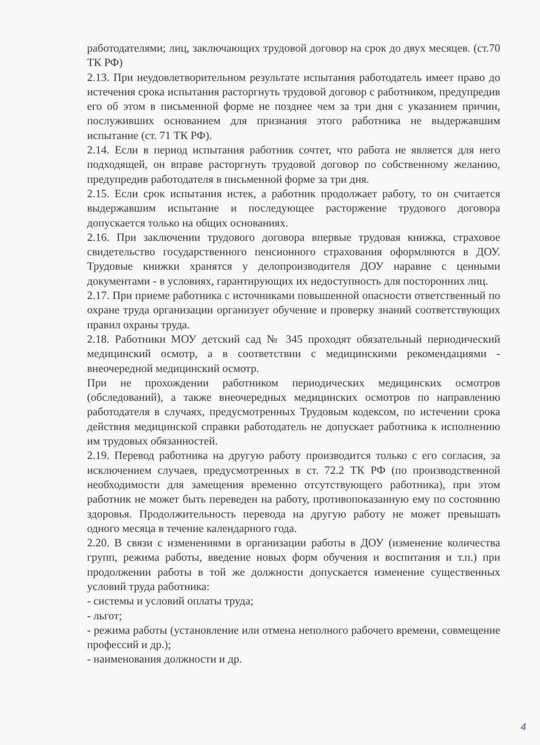работодателями; лиц, заключающих трудовой договор на срок до двух месяцев. (ст.70 ТК РФ)
2.13. При неудовлетворительном результате испытания работодатель имеет право до истечения срока испытания расторгнуть трудовой договор с работником, предупредив его об этом в письменной форме не позднее чем за три дня с указанием причин, послуживших основанием для признания этого работника не выдержавшим испытание (ст. 71 ТК РФ).
2.14. Если в период испытания работник сочтет, что работа не является для него подходящей, он вправе расторгнуть трудовой договор по собственному желанию, предупредив работодателя в письменной форме за три дня.
2.15. Если срок испытания истек, а работник продолжает работу, то он считается выдержавшим испытание и последующее расторжение трудового договора допускается только на общих основаниях.
2.16. При заключении трудового договора впервые трудовая книжка, страховое свидетельство государственного пенсионного страхования оформляются в ДОУ. Трудовые книжки хранятся у делопроизводителя ДОУ наравне с ценными документами - в условиях, гарантирующих их недоступность для посторонних лиц.
2.17. При приеме работника с источниками повышенной опасности ответственный по охране труда организации организует обучение и проверку знаний соответствующих правил охраны труда.
2.18. Работники МОУ детский сад № 345 проходят обязательный периодический медицинский осмотр, а в соответствии с медицинскими рекомендациями - внеочередной медицинский осмотр.
При не прохождении работником периодических медицинских осмотров (обследований), а также внеочередных медицинских осмотров по направлению работодателя в случаях, предусмотренных Трудовым кодексом, по истечении срока действия медицинской справки работодатель не допускает работника к исполнению им трудовых обязанностей.
2.19. Перевод работника на другую работу производится только с его согласия, за исключением случаев, предусмотренных в ст. 72.2 ТК РФ (по производственной необходимости для замещения временно отсутствующего работника), при этом работник не может быть переведен на работу, противопоказанную ему по состоянию здоровья. Продолжительность перевода на другую работу не может превышать одного месяца в течение календарного года.
2.20. В связи с изменениями в организации работы в ДОУ (изменение количества групп, режима работы, введение новых форм обучения и воспитания и т.п.) при продолжении работы в той же должности допускается изменение существенных условий труда работника:
- системы и условий оплаты труда;
- льгот;
- режима работы (установление или отмена неполного рабочего времени, совмещение профессий и др.);
- наименования должности и др.
4